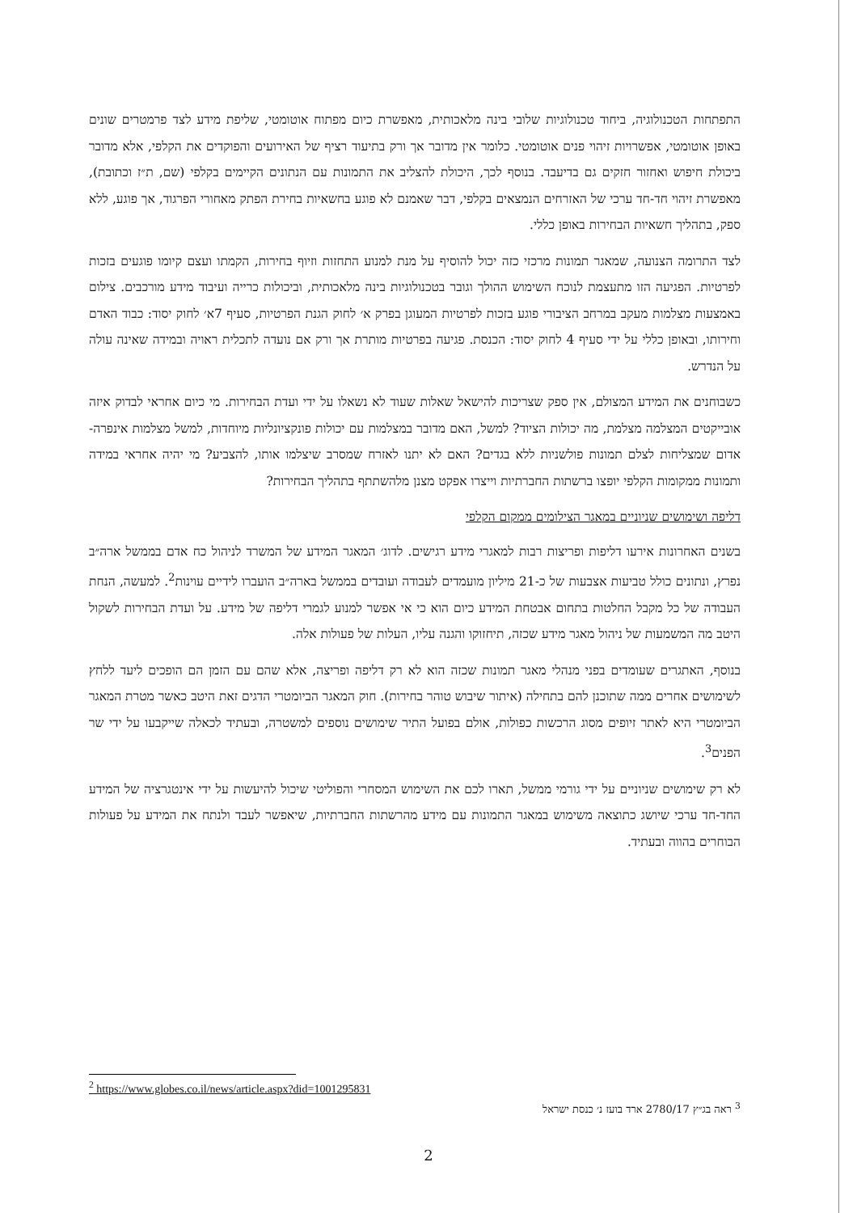התפתחות הטכנולוגיה, ביחוד טכנולוגיות שלובי בינה מלאכותית, מאפשרת כיום מפתוח אוטומטי, שליפת מידע לצד פרמטרים שונים באופן אוטומטי, אפשרויות זיהוי פנים אוטומטי. כלומר אין מדובר אך ורק בתיעוד רציף של האירועים והפוקדים את הקלפי, אלא מדובר ביכולת חיפוש ואחזור חזקים גם בדיעבד. בנוסף לכך, היכולת להצליב את התמונות עם הנתונים הקיימים בקלפי (שם, ת״ז וכתובת), מאפשרת זיהוי חד-חד ערכי של האזרחים הנמצאים בקלפי, דבר שאמנם לא פוגע בחשאיות בחירת הפתק מאחורי הפרגוד, אך פוגע, ללא ספק, בתהליך חשאיות הבחירות באופן כללי.
לצד התרומה הצנועה, שמאגר תמונות מרכזי כזה יכול להוסיף על מנת למנוע התחזות וזיוף בחירות, הקמתו ועצם קיומו פוגעים בזכות לפרטיות. הפגיעה הזו מתעצמת לנוכח השימוש ההולך וגובר בטכנולוגיות בינה מלאכותית, וביכולות כרייה ועיבוד מידע מורכבים. צילום באמצעות מצלמות מעקב במרחב הציבורי פוגע בזכות לפרטיות המעוגן בפרק א׳ לחוק הגנת הפרטיות, סעיף 7א׳ לחוק יסוד: כבוד האדם וחירותו, ובאופן כללי על ידי סעיף 4 לחוק יסוד: הכנסת. פגיעה בפרטיות מותרת אך ורק אם נועדה לתכלית ראויה ובמידה שאינה עולה על הנדרש.
כשבוחנים את המידע המצולם, אין ספק שצריכות להישאל שאלות שעוד לא נשאלו על ידי ועדת הבחירות. מי כיום אחראי לבדוק איזה אובייקטים המצלמה מצלמת, מה יכולות הציוד? למשל, האם מדובר במצלמות עם יכולות פונקציונליות מיוחדות, למשל מצלמות אינפרה-אדום שמצליחות לצלם תמונות פולשניות ללא בגדים? האם לא יתנו לאזרח שמסרב שיצלמו אותו, להצביע? מי יהיה אחראי במידה ותמונות ממקומות הקלפי יופצו ברשתות החברתיות וייצרו אפקט מצנן מלהשתתף בתהליך הבחירות?
דליפה ושימושים שניוניים במאגר הצילומים ממקום הקלפי
בשנים האחרונות אירעו דליפות ופריצות רבות למאגרי מידע רגישים. לדוג׳ המאגר המידע של המשרד לניהול כח אדם בממשל ארה״ב נפרץ, ונתונים כולל טביעות אצבעות של כ-21 מיליון מועמדים לעבודה ועובדים בממשל בארה״ב הועברו לידיים עוינות<sup>2</sup>. למעשה, הנחת העבודה של כל מקבל החלטות בתחום אבטחת המידע כיום הוא כי אי אפשר למנוע לגמרי דליפה של מידע. על ועדת הבחירות לשקול היטב מה המשמעות של ניהול מאגר מידע שכזה, תיחזוקו והגנה עליו, העלות של פעולות אלה.
בנוסף, האתגרים שעומדים בפני מנהלי מאגר תמונות שכזה הוא לא רק דליפה ופריצה, אלא שהם עם הזמן הם הופכים ליעד ללחץ לשימושים אחרים ממה שתוכנן להם בתחילה (איתור שיבוש טוהר בחירות). חוק המאגר הביומטרי הדגים זאת היטב כאשר מטרת המאגר הביומטרי היא לאתר זיופים מסוג הרכשות כפולות, אולם בפועל התיר שימושים נוספים למשטרה, ובעתיד לכאלה שייקבעו על ידי שר הפנים<sup>3</sup>.
לא רק שימושים שניוניים על ידי גורמי ממשל, תארו לכם את השימוש המסחרי והפוליטי שיכול להיעשות על ידי אינטגרציה של המידע החד-חד ערכי שיושג כתוצאה משימוש במאגר התמונות עם מידע מהרשתות החברתיות, שיאפשר לעבד ולנתח את המידע על פעולות הבוחרים בהווה ובעתיד.
<sup>2</sup> https://www.globes.co.il/news/article.aspx?did=1001295831
<sup>3</sup> ראה בג״ץ 2780/17 ארד בועז נ׳ כנסת ישראל
2